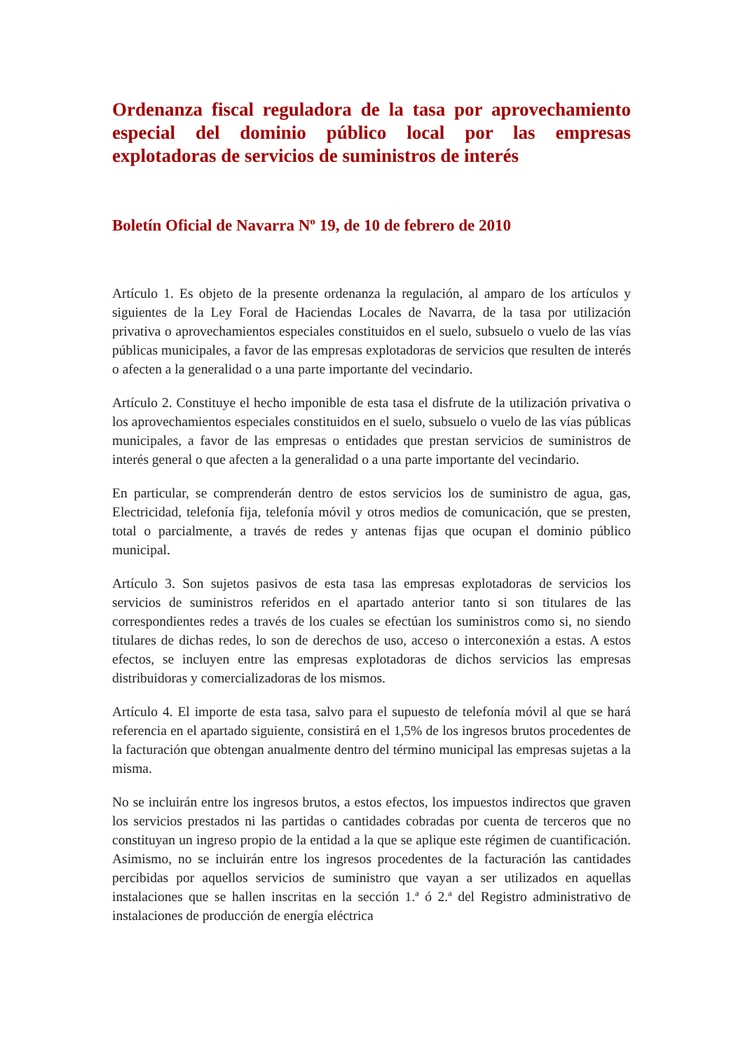Ordenanza fiscal reguladora de la tasa por aprovechamiento especial del dominio público local por las empresas explotadoras de servicios de suministros de interés
Boletín Oficial de Navarra Nº 19, de 10 de febrero de 2010
Artículo 1. Es objeto de la presente ordenanza la regulación, al amparo de los artículos y siguientes de la Ley Foral de Haciendas Locales de Navarra, de la tasa por utilización privativa o aprovechamientos especiales constituidos en el suelo, subsuelo o vuelo de las vías públicas municipales, a favor de las empresas explotadoras de servicios que resulten de interés o afecten a la generalidad o a una parte importante del vecindario.
Artículo 2. Constituye el hecho imponible de esta tasa el disfrute de la utilización privativa o los aprovechamientos especiales constituidos en el suelo, subsuelo o vuelo de las vías públicas municipales, a favor de las empresas o entidades que prestan servicios de suministros de interés general o que afecten a la generalidad o a una parte importante del vecindario.
En particular, se comprenderán dentro de estos servicios los de suministro de agua, gas, Electricidad, telefonía fija, telefonía móvil y otros medios de comunicación, que se presten, total o parcialmente, a través de redes y antenas fijas que ocupan el dominio público municipal.
Artículo 3. Son sujetos pasivos de esta tasa las empresas explotadoras de servicios los servicios de suministros referidos en el apartado anterior tanto si son titulares de las correspondientes redes a través de los cuales se efectúan los suministros como si, no siendo titulares de dichas redes, lo son de derechos de uso, acceso o interconexión a estas. A estos efectos, se incluyen entre las empresas explotadoras de dichos servicios las empresas distribuidoras y comercializadoras de los mismos.
Artículo 4. El importe de esta tasa, salvo para el supuesto de telefonía móvil al que se hará referencia en el apartado siguiente, consistirá en el 1,5% de los ingresos brutos procedentes de la facturación que obtengan anualmente dentro del término municipal las empresas sujetas a la misma.
No se incluirán entre los ingresos brutos, a estos efectos, los impuestos indirectos que graven los servicios prestados ni las partidas o cantidades cobradas por cuenta de terceros que no constituyan un ingreso propio de la entidad a la que se aplique este régimen de cuantificación. Asimismo, no se incluirán entre los ingresos procedentes de la facturación las cantidades percibidas por aquellos servicios de suministro que vayan a ser utilizados en aquellas instalaciones que se hallen inscritas en la sección 1.ª ó 2.ª del Registro administrativo de instalaciones de producción de energía eléctrica